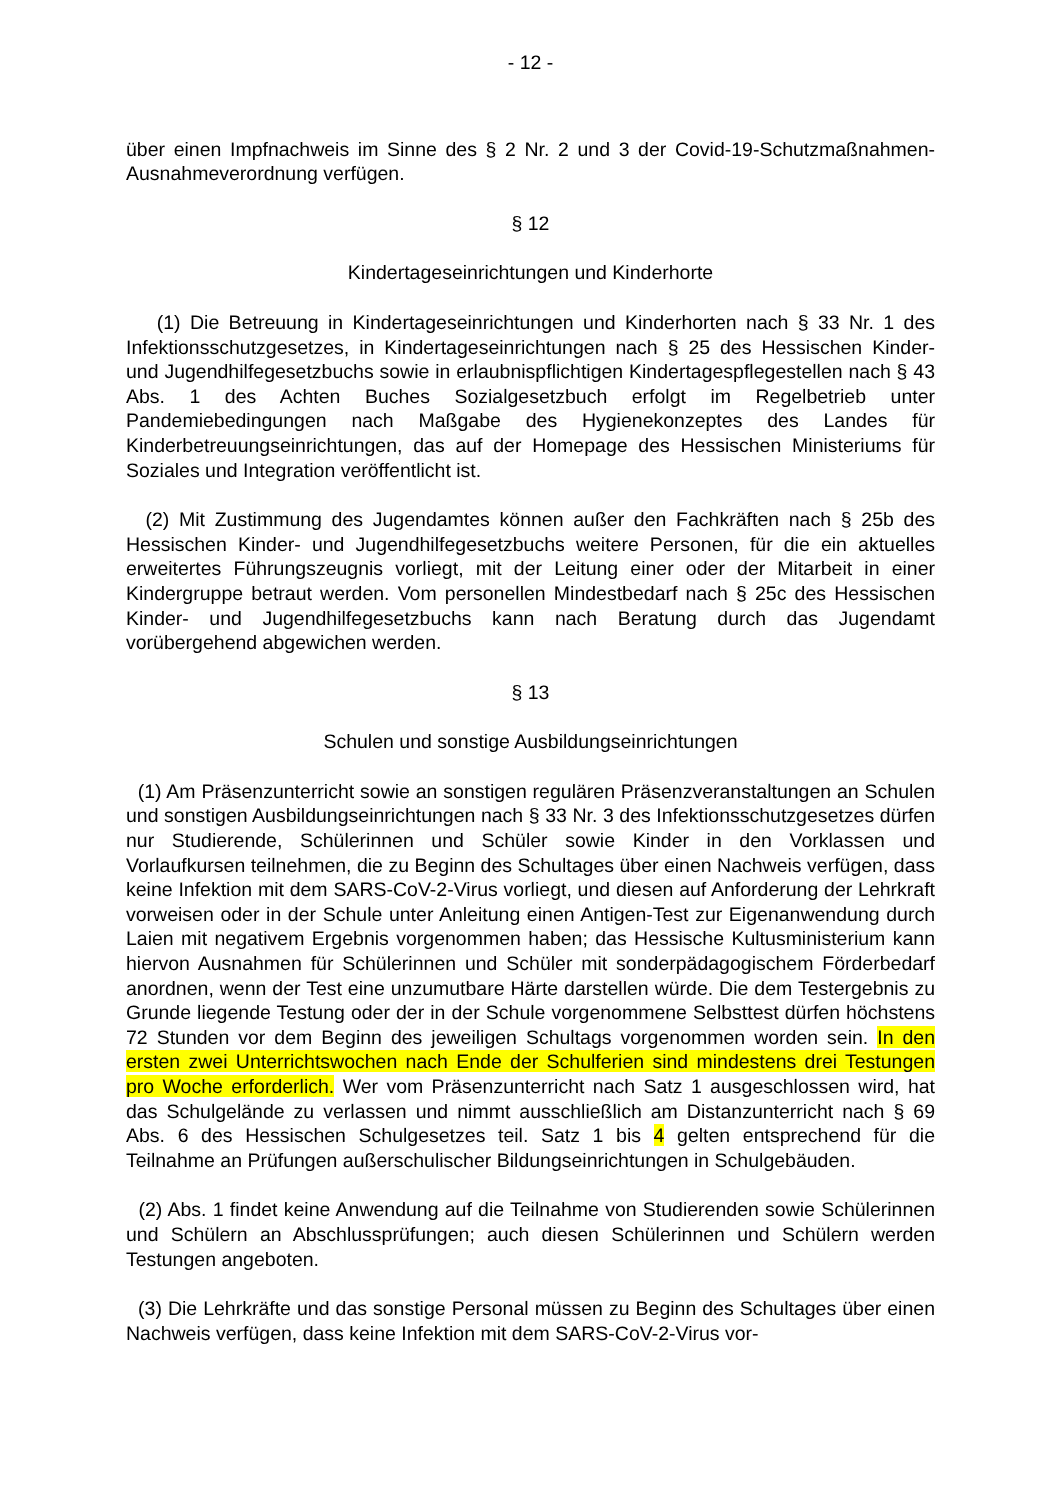- 12 -
über einen Impfnachweis im Sinne des § 2 Nr. 2 und 3 der Covid-19-Schutzmaßnah­men-Ausnahmeverordnung verfügen.
§ 12
Kindertageseinrichtungen und Kinderhorte
(1) Die Betreuung in Kindertageseinrichtungen und Kinderhorten nach § 33 Nr. 1 des Infektionsschutzgesetzes, in Kindertageseinrichtungen nach § 25 des Hessi­schen Kinder- und Jugendhilfegesetzbuchs sowie in erlaubnispflichtigen Kinderta­gespflegestellen nach § 43 Abs. 1 des Achten Buches Sozialgesetzbuch erfolgt im Regelbetrieb unter Pandemiebedingungen nach Maßgabe des Hygienekonzeptes des Landes für Kinderbetreuungseinrichtungen, das auf der Homepage des Hessi­schen Ministeriums für Soziales und Integration veröffentlicht ist.
(2) Mit Zustimmung des Jugendamtes können außer den Fachkräften nach § 25b des Hessischen Kinder- und Jugendhilfegesetzbuchs weitere Personen, für die ein aktuelles erweitertes Führungszeugnis vorliegt, mit der Leitung einer oder der Mitar­beit in einer Kindergruppe betraut werden. Vom personellen Mindestbedarf nach § 25c des Hessischen Kinder- und Jugendhilfegesetzbuchs kann nach Beratung durch das Jugendamt vorübergehend abgewichen werden.
§ 13
Schulen und sonstige Ausbildungseinrichtungen
(1) Am Präsenzunterricht sowie an sonstigen regulären Präsenzveranstaltungen an Schulen und sonstigen Ausbildungseinrichtungen nach § 33 Nr. 3 des Infektions­schutzgesetzes dürfen nur Studierende, Schülerinnen und Schüler sowie Kinder in den Vorklassen und Vorlaufkursen teilnehmen, die zu Beginn des Schultages über einen Nachweis verfügen, dass keine Infektion mit dem SARS-CoV-2-Virus vorliegt, und diesen auf Anforderung der Lehrkraft vorweisen oder in der Schule unter Anlei­tung einen Antigen-Test zur Eigenanwendung durch Laien mit negativem Ergebnis vorgenommen haben; das Hessische Kultusministerium kann hiervon Ausnahmen für Schülerinnen und Schüler mit sonderpädagogischem Förderbedarf anordnen, wenn der Test eine unzumutbare Härte darstellen würde. Die dem Testergebnis zu Grunde liegende Testung oder der in der Schule vorgenommene Selbsttest dürfen höchstens 72 Stunden vor dem Beginn des jeweiligen Schultags vorgenommen worden sein. In den ersten zwei Unterrichtswochen nach Ende der Schulferien sind mindestens drei Testungen pro Woche erforderlich. Wer vom Präsenzunterricht nach Satz 1 ausge­schlossen wird, hat das Schulgelände zu verlassen und nimmt ausschließlich am Distanzunterricht nach § 69 Abs. 6 des Hessischen Schulgesetzes teil. Satz 1 bis 4 gelten entsprechend für die Teilnahme an Prüfungen außerschulischer Bildungsein­richtungen in Schulgebäuden.
(2) Abs. 1 findet keine Anwendung auf die Teilnahme von Studierenden sowie Schülerinnen und Schülern an Abschlussprüfungen; auch diesen Schülerinnen und Schülern werden Testungen angeboten.
(3) Die Lehrkräfte und das sonstige Personal müssen zu Beginn des Schultages über einen Nachweis verfügen, dass keine Infektion mit dem SARS-CoV-2-Virus vor-